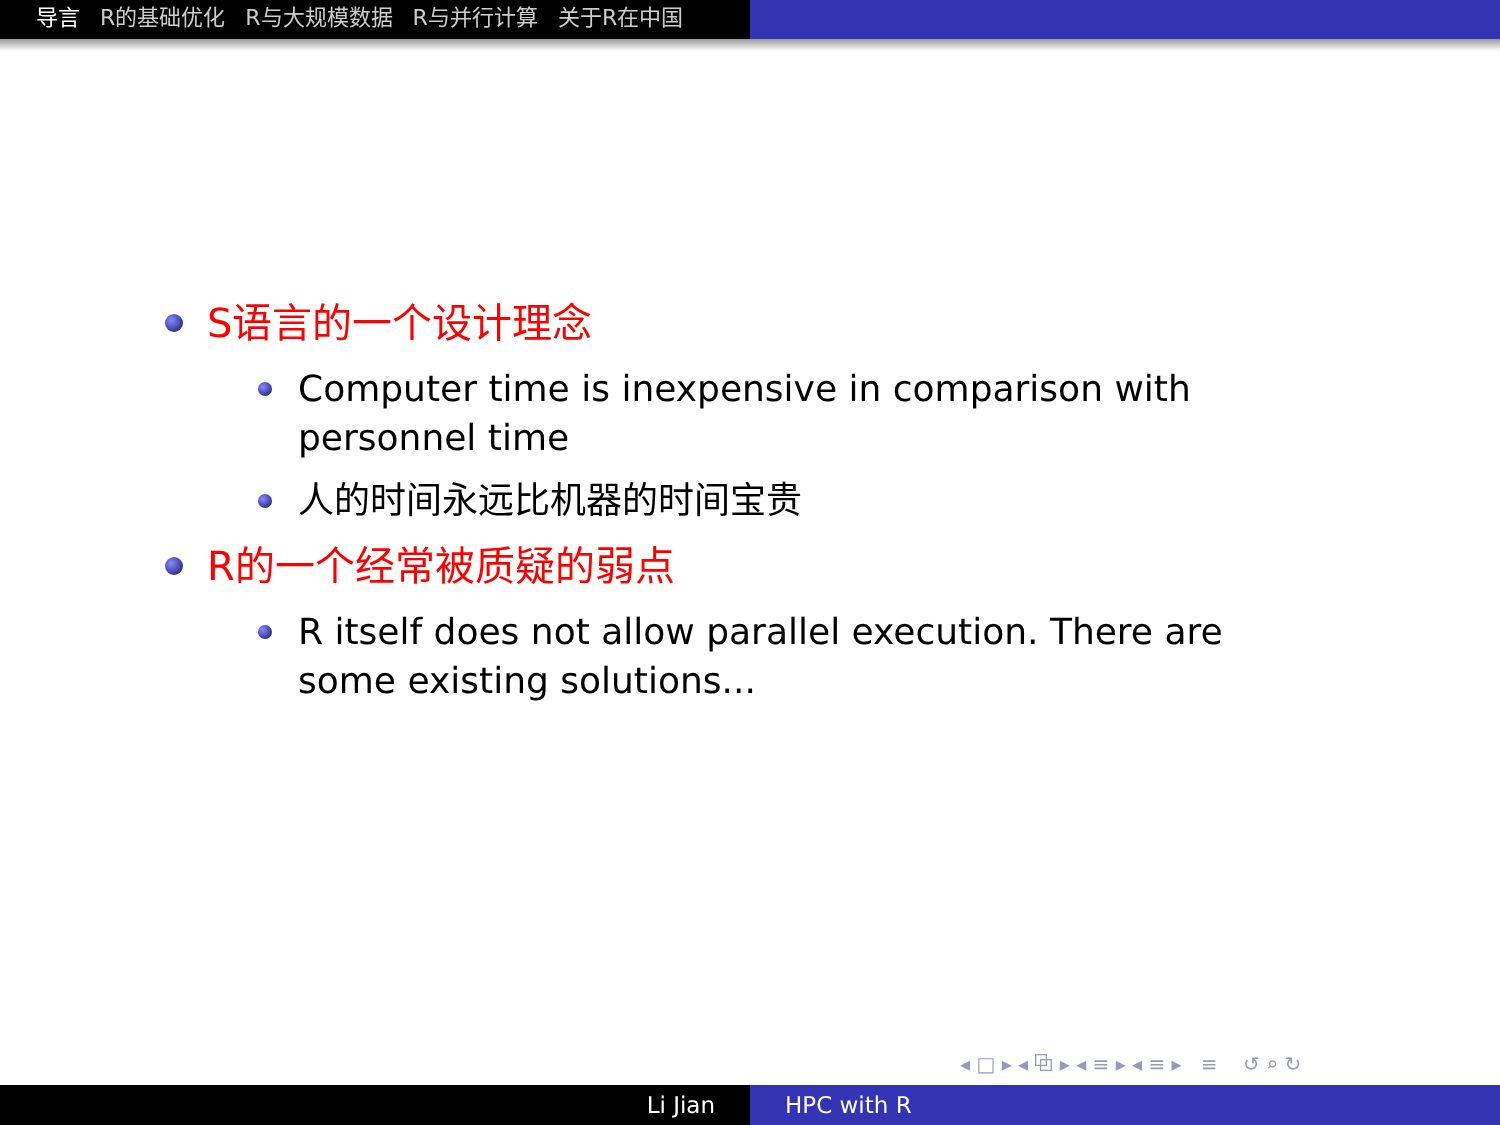导言 R的基础优化 R与大规模数据 R与并行计算 关于R在中国
S语言的一个设计理念
Computer time is inexpensive in comparison with personnel time
人的时间永远比机器的时间宝贵
R的一个经常被质疑的弱点
R itself does not allow parallel execution. There are some existing solutions...
◂ □ ▸ ◂ ⧉ ▸ ◂ ≡ ▸ ◂ ≡ ▸ ≡ ↺ ⌕ ↻
Li Jian HPC with R